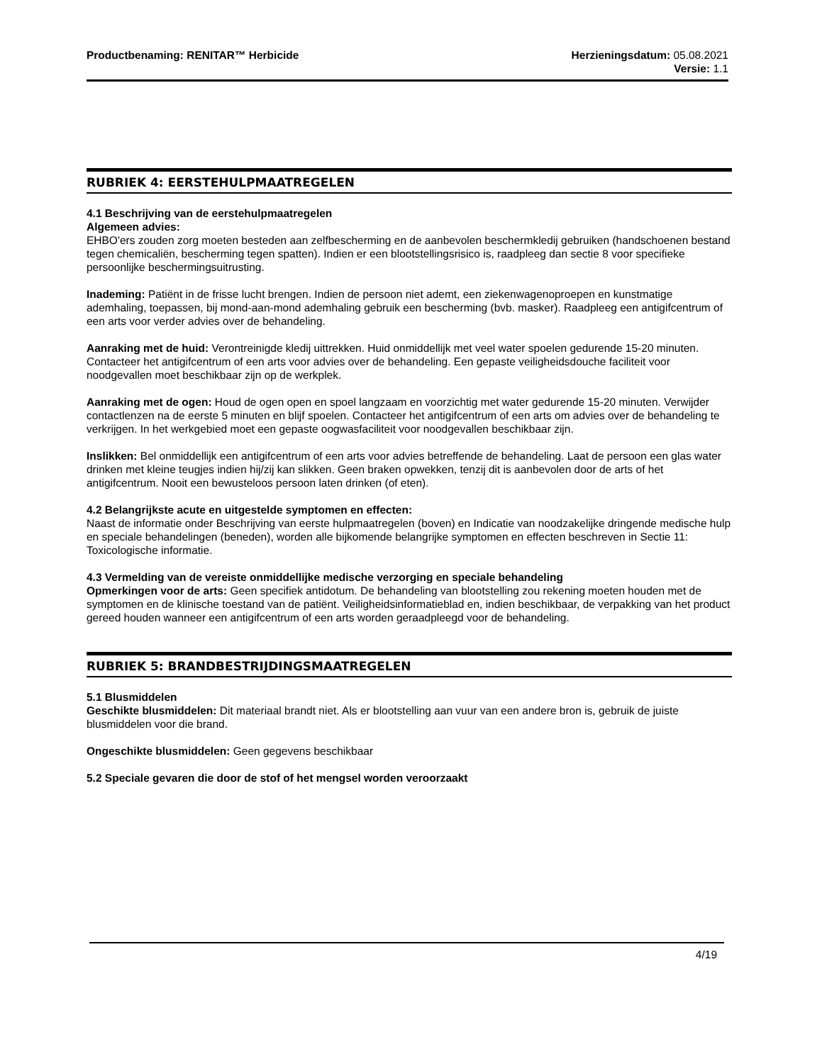Productbenaming: RENITAR™ Herbicide
Herzieningsdatum: 05.08.2021
Versie: 1.1
RUBRIEK 4: EERSTEHULPMAATREGELEN
4.1 Beschrijving van de eerstehulpmaatregelen
Algemeen advies:
EHBO'ers zouden zorg moeten besteden aan zelfbescherming en de aanbevolen beschermkledij gebruiken (handschoenen bestand tegen chemicaliën, bescherming tegen spatten). Indien er een blootstellingsrisico is, raadpleeg dan sectie 8 voor specifieke persoonlijke beschermingsuitrusting.
Inademing: Patiënt in de frisse lucht brengen. Indien de persoon niet ademt, een ziekenwagenoproepen en kunstmatige ademhaling, toepassen, bij mond-aan-mond ademhaling gebruik een bescherming (bvb. masker). Raadpleeg een antigifcentrum of een arts voor verder advies over de behandeling.
Aanraking met de huid: Verontreinigde kledij uittrekken. Huid onmiddellijk met veel water spoelen gedurende 15-20 minuten. Contacteer het antigifcentrum of een arts voor advies over de behandeling. Een gepaste veiligheidsdouche faciliteit voor noodgevallen moet beschikbaar zijn op de werkplek.
Aanraking met de ogen: Houd de ogen open en spoel langzaam en voorzichtig met water gedurende 15-20 minuten. Verwijder contactlenzen na de eerste 5 minuten en blijf spoelen. Contacteer het antigifcentrum of een arts om advies over de behandeling te verkrijgen. In het werkgebied moet een gepaste oogwasfaciliteit voor noodgevallen beschikbaar zijn.
Inslikken: Bel onmiddellijk een antigifcentrum of een arts voor advies betreffende de behandeling. Laat de persoon een glas water drinken met kleine teugjes indien hij/zij kan slikken. Geen braken opwekken, tenzij dit is aanbevolen door de arts of het antigifcentrum. Nooit een bewusteloos persoon laten drinken (of eten).
4.2 Belangrijkste acute en uitgestelde symptomen en effecten:
Naast de informatie onder Beschrijving van eerste hulpmaatregelen (boven) en Indicatie van noodzakelijke dringende medische hulp en speciale behandelingen (beneden), worden alle bijkomende belangrijke symptomen en effecten beschreven in Sectie 11: Toxicologische informatie.
4.3 Vermelding van de vereiste onmiddellijke medische verzorging en speciale behandeling
Opmerkingen voor de arts: Geen specifiek antidotum. De behandeling van blootstelling zou rekening moeten houden met de symptomen en de klinische toestand van de patiënt. Veiligheidsinformatieblad en, indien beschikbaar, de verpakking van het product gereed houden wanneer een antigifcentrum of een arts worden geraadpleegd voor de behandeling.
RUBRIEK 5: BRANDBESTRIJDINGSMAATREGELEN
5.1 Blusmiddelen
Geschikte blusmiddelen: Dit materiaal brandt niet. Als er blootstelling aan vuur van een andere bron is, gebruik de juiste blusmiddelen voor die brand.
Ongeschikte blusmiddelen: Geen gegevens beschikbaar
5.2 Speciale gevaren die door de stof of het mengsel worden veroorzaakt
4/19